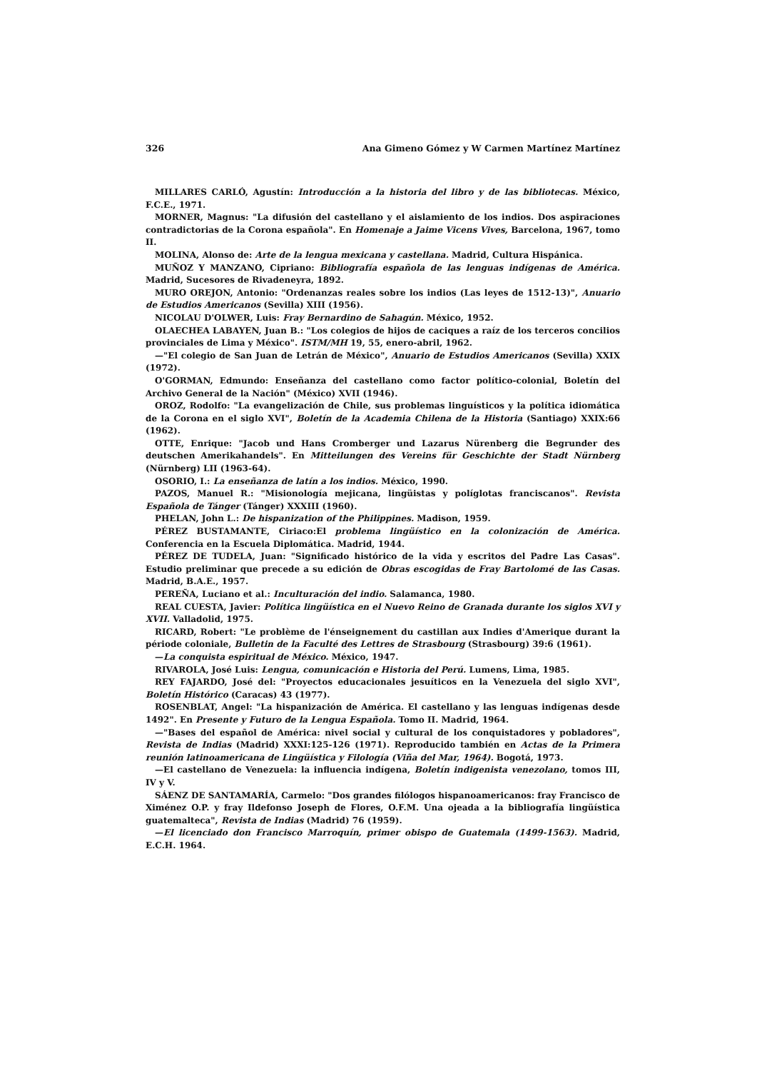326 Ana Gimeno Gómez y W Carmen Martínez Martínez
MILLARES CARLÓ, Agustín: Introducción a la historia del libro y de las bibliotecas. México, F.C.E., 1971.
MORNER, Magnus: "La difusión del castellano y el aislamiento de los indios. Dos aspiraciones contradictorias de la Corona española". En Homenaje a Jaime Vicens Vives, Barcelona, 1967, tomo II.
MOLINA, Alonso de: Arte de la lengua mexicana y castellana. Madrid, Cultura Hispánica.
MUÑOZ Y MANZANO, Cipriano: Bibliografía española de las lenguas indígenas de América. Madrid, Sucesores de Rivadeneyra, 1892.
MURO OREJON, Antonio: "Ordenanzas reales sobre los indios (Las leyes de 1512-13)", Anuario de Estudios Americanos (Sevilla) XIII (1956).
NICOLAU D'OLWER, Luis: Fray Bernardino de Sahagún. México, 1952.
OLAECHEA LABAYEN, Juan B.: "Los colegios de hijos de caciques a raíz de los terceros concilios provinciales de Lima y México". ISTM/MH 19, 55, enero-abril, 1962.
—"El colegio de San Juan de Letrán de México", Anuario de Estudios Americanos (Sevilla) XXIX (1972).
O'GORMAN, Edmundo: Enseñanza del castellano como factor político-colonial, Boletín del Archivo General de la Nación" (México) XVII (1946).
OROZ, Rodolfo: "La evangelización de Chile, sus problemas linguísticos y la política idiomática de la Corona en el siglo XVI", Boletín de la Academia Chilena de la Historia (Santiago) XXIX:66 (1962).
OTTE, Enrique: "Jacob und Hans Cromberger und Lazarus Nürenberg die Begrunder des deutschen Amerikahandels". En Mitteilungen des Vereins für Geschichte der Stadt Nürnberg (Nürnberg) LII (1963-64).
OSORIO, I.: La enseñanza de latín a los indios. México, 1990.
PAZOS, Manuel R.: "Misionología mejicana, lingüistas y políglotas franciscanos". Revista Española de Tánger (Tánger) XXXIII (1960).
PHELAN, John L.: De hispanization of the Philippines. Madison, 1959.
PÉREZ BUSTAMANTE, Ciriaco:El problema lingüístico en la colonización de América. Conferencia en la Escuela Diplomática. Madrid, 1944.
PÉREZ DE TUDELA, Juan: "Significado histórico de la vida y escritos del Padre Las Casas". Estudio preliminar que precede a su edición de Obras escogidas de Fray Bartolomé de las Casas. Madrid, B.A.E., 1957.
PEREÑA, Luciano et al.: Inculturación del indio. Salamanca, 1980.
REAL CUESTA, Javier: Política lingüística en el Nuevo Reino de Granada durante los siglos XVI y XVII. Valladolid, 1975.
RICARD, Robert: "Le problème de l'énseignement du castillan aux Indies d'Amerique durant la période coloniale, Bulletin de la Faculté des Lettres de Strasbourg (Strasbourg) 39:6 (1961).
—La conquista espiritual de México. México, 1947.
RIVAROLA, José Luis: Lengua, comunicación e Historia del Perú. Lumens, Lima, 1985.
REY FAJARDO, José del: "Proyectos educacionales jesuíticos en la Venezuela del siglo XVI", Boletín Histórico (Caracas) 43 (1977).
ROSENBLAT, Angel: "La hispanización de América. El castellano y las lenguas indígenas desde 1492". En Presente y Futuro de la Lengua Española. Tomo II. Madrid, 1964.
—"Bases del español de América: nivel social y cultural de los conquistadores y pobladores", Revista de Indias (Madrid) XXXI:125-126 (1971). Reproducido también en Actas de la Primera reunión latinoamericana de Lingüística y Filología (Viña del Mar, 1964). Bogotá, 1973.
—El castellano de Venezuela: la influencia indígena, Boletín indigenista venezolano, tomos III, IV y V.
SÁENZ DE SANTAMARÍA, Carmelo: "Dos grandes filólogos hispanoamericanos: fray Francisco de Ximénez O.P. y fray Ildefonso Joseph de Flores, O.F.M. Una ojeada a la bibliografía lingüística guatemalteca", Revista de Indias (Madrid) 76 (1959).
—El licenciado don Francisco Marroquín, primer obispo de Guatemala (1499-1563). Madrid, E.C.H. 1964.